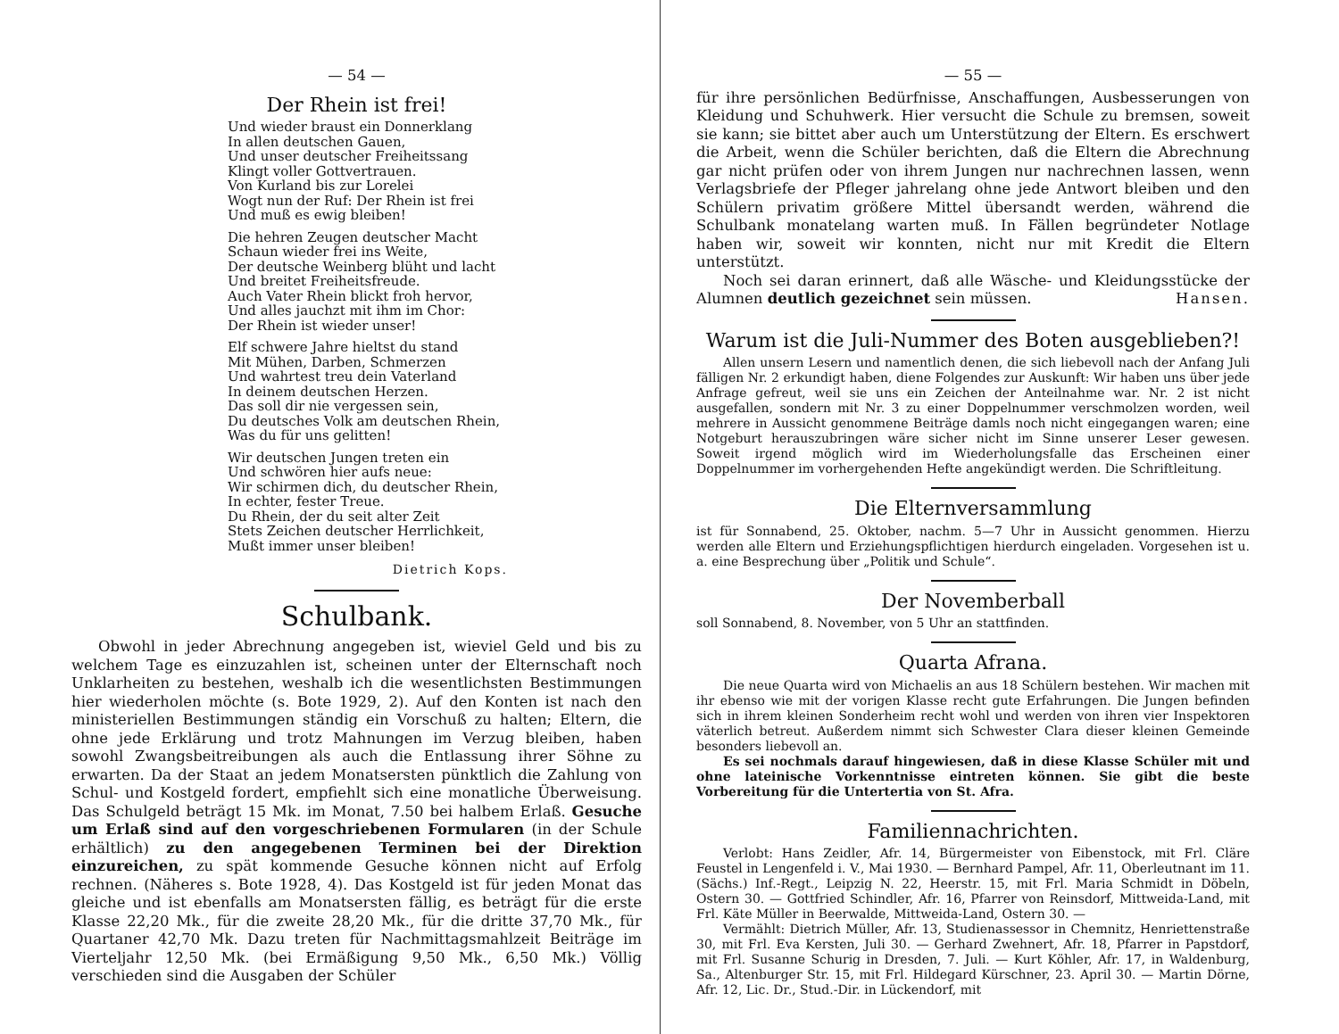— 54 —
Der Rhein ist frei!
Und wieder braust ein Donnerklang
In allen deutschen Gauen,
Und unser deutscher Freiheitssang
Klingt voller Gottvertrauen.
Von Kurland bis zur Lorelei
Wogt nun der Ruf: Der Rhein ist frei
Und muß es ewig bleiben!
Die hehren Zeugen deutscher Macht
Schaun wieder frei ins Weite,
Der deutsche Weinberg blüht und lacht
Und breitet Freiheitsfreude.
Auch Vater Rhein blickt froh hervor,
Und alles jauchzt mit ihm im Chor:
Der Rhein ist wieder unser!
Elf schwere Jahre hieltst du stand
Mit Mühen, Darben, Schmerzen
Und wahrtest treu dein Vaterland
In deinem deutschen Herzen.
Das soll dir nie vergessen sein,
Du deutsches Volk am deutschen Rhein,
Was du für uns gelitten!
Wir deutschen Jungen treten ein
Und schwören hier aufs neue:
Wir schirmen dich, du deutscher Rhein,
In echter, fester Treue.
Du Rhein, der du seit alter Zeit
Stets Zeichen deutscher Herrlichkeit,
Mußt immer unser bleiben!
Dietrich Kops.
Schulbank.
Obwohl in jeder Abrechnung angegeben ist, wieviel Geld und bis zu welchem Tage es einzuzahlen ist, scheinen unter der Elternschaft noch Unklarheiten zu bestehen, weshalb ich die wesentlichsten Bestimmungen hier wiederholen möchte (s. Bote 1929, 2). Auf den Konten ist nach den ministeriellen Bestimmungen ständig ein Vorschuß zu halten; Eltern, die ohne jede Erklärung und trotz Mahnungen im Verzug bleiben, haben sowohl Zwangsbeitreibungen als auch die Entlassung ihrer Söhne zu erwarten. Da der Staat an jedem Monatsersten pünktlich die Zahlung von Schul- und Kostgeld fordert, empfiehlt sich eine monatliche Überweisung. Das Schulgeld beträgt 15 Mk. im Monat, 7.50 bei halbem Erlaß. Gesuche um Erlaß sind auf den vorgeschriebenen Formularen (in der Schule erhältlich) zu den angegebenen Terminen bei der Direktion einzureichen, zu spät kommende Gesuche können nicht auf Erfolg rechnen. (Näheres s. Bote 1928, 4). Das Kostgeld ist für jeden Monat das gleiche und ist ebenfalls am Monatsersten fällig, es beträgt für die erste Klasse 22,20 Mk., für die zweite 28,20 Mk., für die dritte 37,70 Mk., für Quartaner 42,70 Mk. Dazu treten für Nachmittagsmahlzeit Beiträge im Vierteljahr 12,50 Mk. (bei Ermäßigung 9,50 Mk., 6,50 Mk.) Völlig verschieden sind die Ausgaben der Schüler
— 55 —
für ihre persönlichen Bedürfnisse, Anschaffungen, Ausbesserungen von Kleidung und Schuhwerk. Hier versucht die Schule zu bremsen, soweit sie kann; sie bittet aber auch um Unterstützung der Eltern. Es erschwert die Arbeit, wenn die Schüler berichten, daß die Eltern die Abrechnung gar nicht prüfen oder von ihrem Jungen nur nachrechnen lassen, wenn Verlagsbriefe der Pfleger jahrelang ohne jede Antwort bleiben und den Schülern privatim größere Mittel übersandt werden, während die Schulbank monatelang warten muß. In Fällen begründeter Notlage haben wir, soweit wir konnten, nicht nur mit Kredit die Eltern unterstützt.
Noch sei daran erinnert, daß alle Wäsche- und Kleidungsstücke der Alumnen deutlich gezeichnet sein müssen. Hansen.
Warum ist die Juli-Nummer des Boten ausgeblieben?!
Allen unsern Lesern und namentlich denen, die sich liebevoll nach der Anfang Juli fälligen Nr. 2 erkundigt haben, diene Folgendes zur Auskunft: Wir haben uns über jede Anfrage gefreut, weil sie uns ein Zeichen der Anteilnahme war. Nr. 2 ist nicht ausgefallen, sondern mit Nr. 3 zu einer Doppelnummer verschmolzen worden, weil mehrere in Aussicht genommene Beiträge damls noch nicht eingegangen waren; eine Notgeburt herauszubringen wäre sicher nicht im Sinne unserer Leser gewesen. Soweit irgend möglich wird im Wiederholungsfalle das Erscheinen einer Doppelnummer im vorhergehenden Hefte angekündigt werden. Die Schriftleitung.
Die Elternversammlung
ist für Sonnabend, 25. Oktober, nachm. 5—7 Uhr in Aussicht genommen. Hierzu werden alle Eltern und Erziehungspflichtigen hierdurch eingeladen. Vorgesehen ist u. a. eine Besprechung über „Politik und Schule“.
Der Novemberball
soll Sonnabend, 8. November, von 5 Uhr an stattfinden.
Quarta Afrana.
Die neue Quarta wird von Michaelis an aus 18 Schülern bestehen. Wir machen mit ihr ebenso wie mit der vorigen Klasse recht gute Erfahrungen. Die Jungen befinden sich in ihrem kleinen Sonderheim recht wohl und werden von ihren vier Inspektoren väterlich betreut. Außerdem nimmt sich Schwester Clara dieser kleinen Gemeinde besonders liebevoll an.
Es sei nochmals darauf hingewiesen, daß in diese Klasse Schüler mit und ohne lateinische Vorkenntnisse eintreten können. Sie gibt die beste Vorbereitung für die Untertertia von St. Afra.
Familiennachrichten.
Verlobt: Hans Zeidler, Afr. 14, Bürgermeister von Eibenstock, mit Frl. Cläre Feustel in Lengenfeld i. V., Mai 1930. — Bernhard Pampel, Afr. 11, Oberleutnant im 11. (Sächs.) Inf.-Regt., Leipzig N. 22, Heerstr. 15, mit Frl. Maria Schmidt in Döbeln, Ostern 30. — Gottfried Schindler, Afr. 16, Pfarrer von Reinsdorf, Mittweida-Land, mit Frl. Käte Müller in Beerwalde, Mittweida-Land, Ostern 30. —
Vermählt: Dietrich Müller, Afr. 13, Studienassessor in Chemnitz, Henriettenstraße 30, mit Frl. Eva Kersten, Juli 30. — Gerhard Zwehnert, Afr. 18, Pfarrer in Papstdorf, mit Frl. Susanne Schurig in Dresden, 7. Juli. — Kurt Köhler, Afr. 17, in Waldenburg, Sa., Altenburger Str. 15, mit Frl. Hildegard Kürschner, 23. April 30. — Martin Dörne, Afr. 12, Lic. Dr., Stud.-Dir. in Lückendorf, mit